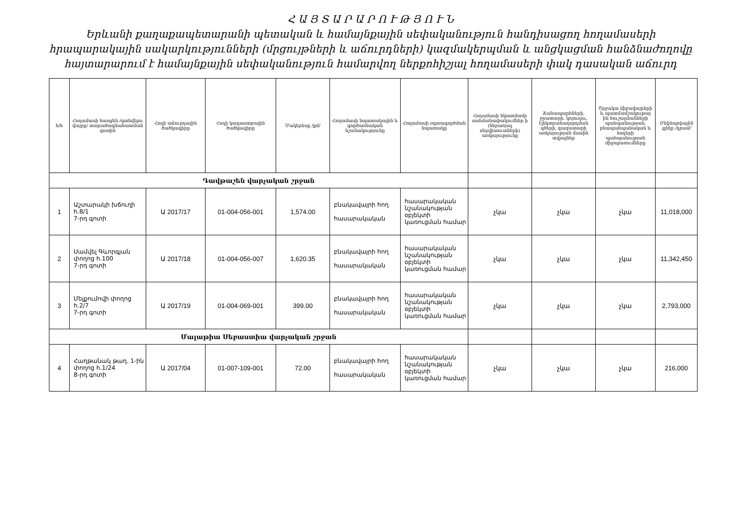Հ Ա Յ Տ Ա Ր Ա Ր Ո Ւ Թ Յ Ո Ւ Ն
Երևանի քաղաքապետարանի պետական և համայնքային սեփականություն հանդիսացող հողամասերի հրապարակային սակարկությունների (մրցույթների և աճուրդների) կազմակերպման և անցկացման հանձնաժողովը հայտարարում է համայնքային սեփականություն համարվող ներքոհիշյալ հողամասերի փակ դասական աճուրդ
| հ/հ | Հողամասի հասցեն /գտնվելու վայրը/ տարածագնահատման գոտին | Հողի աճուրդային ծածկագիրը | Հողի կադաստրային ծածկագիրը | Մակերեսը /քմ/ | Հողամասի նպատակային և գործառնական նշանակությունը | Հողամասի օգտագործման նպատակը | Հողամասի նկատմամբ սահմանափակումներ ի (ներառյալ սերվիտուտների) առկայությունը | Ճանապարհների, ջրատարի, կոյուղու, էլեկտրահաղորդման գծերի, գազատարի առկայության մասին տվյալներ | Շրջակա միջավայրերի և պատմամշակութայ ին հուշարձանների պահպանության, բնապահպանական և հողերի պահպանության միջոցառումները | Մեկնարկային գինը /դրամ/ |
| --- | --- | --- | --- | --- | --- | --- | --- | --- | --- | --- |
| Դավթաշեն վարչական շրջան | | | | | | | | | | |
| 1 | Աշտարակի խճուղի հ.8/1 7-րդ գոտի | Ա 2017/17 | 01-004-056-001 | 1,574.00 | բնակավայրի հող հասարակական | հասարակական նշանակության օբյեկտի կառուցման համար | չկա | չկա | չկա | 11,018,000 |
| 2 | Սամվել Գևորգյան փողոց հ.100 7-րդ գոտի | Ա 2017/18 | 01-004-056-007 | 1,620.35 | բնակավայրի հող հասարակական | հասարակական նշանակության օբյեկտի կառուցման համար | չկա | չկա | չկա | 11,342,450 |
| 3 | Մելքումովի փողոց հ.2/7 7-րդ գոտի | Ա 2017/19 | 01-004-069-001 | 399.00 | բնակավայրի հող հասարակական | հասարակական նշանակության օբյեկտի կառուցման համար | չկա | չկա | չկա | 2,793,000 |
| Մալաթիա Սեբաստիա վարչական շրջան | | | | | | | | | | |
| 4 | Հաղթանակ թաղ. 1-ին փողոց հ.1/24 8-րդ գոտի | Ա 2017/04 | 01-007-109-001 | 72.00 | բնակավայրի հող հասարակական | հասարակական նշանակության օբյեկտի կառուցման համար | չկա | չկա | չկա | 216,000 |